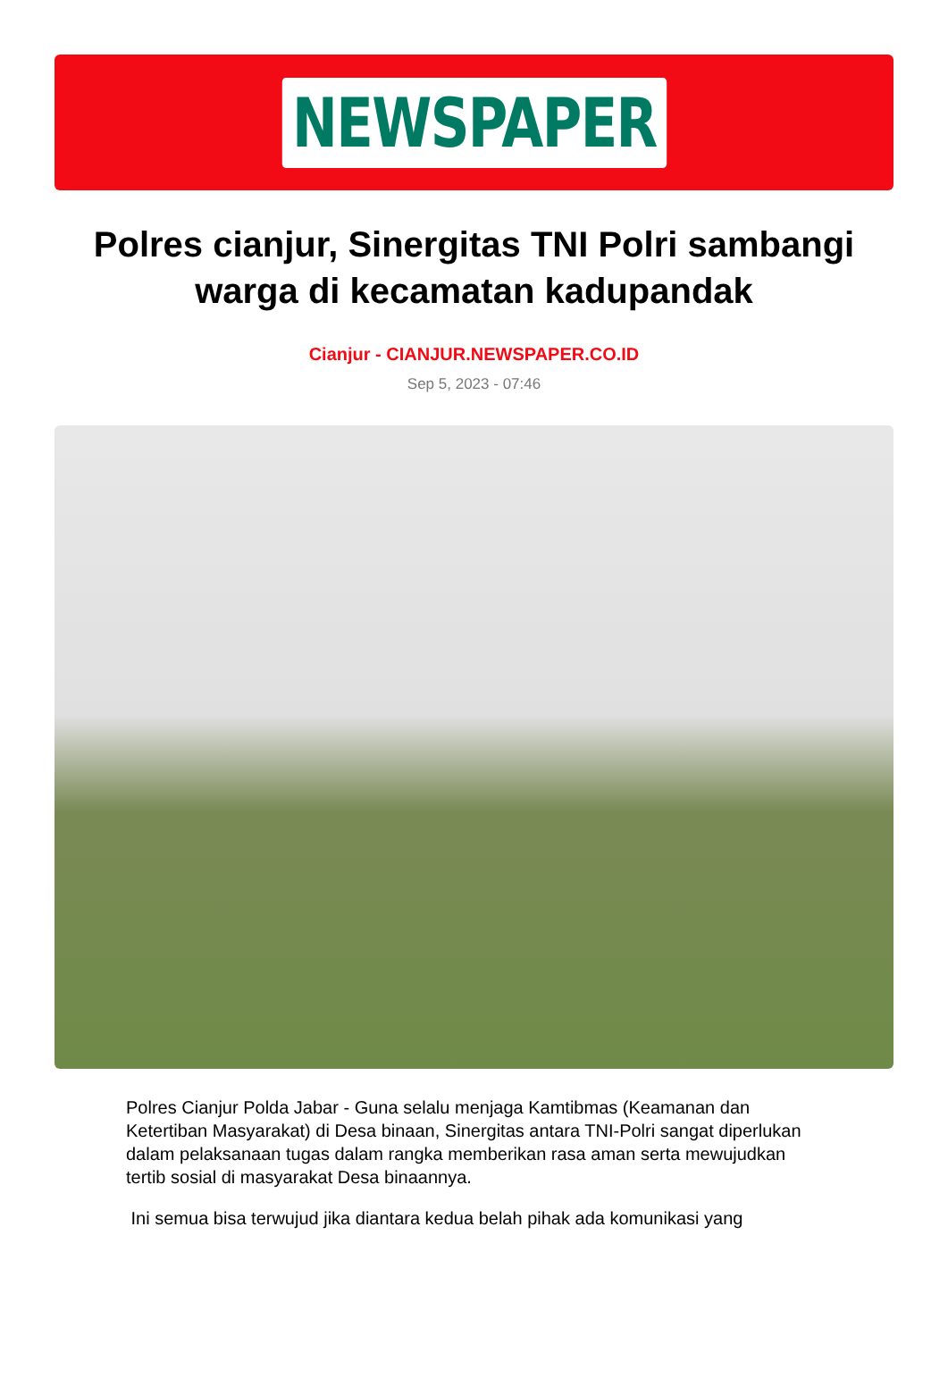NEWSPAPER
Polres cianjur, Sinergitas TNI Polri sambangi warga di kecamatan kadupandak
Cianjur - CIANJUR.NEWSPAPER.CO.ID
Sep 5, 2023 - 07:46
Polres Cianjur Polda Jabar - Guna selalu menjaga Kamtibmas (Keamanan dan Ketertiban Masyarakat) di Desa binaan, Sinergitas antara TNI-Polri sangat diperlukan dalam pelaksanaan tugas dalam rangka memberikan rasa aman serta mewujudkan tertib sosial di masyarakat Desa binaannya.
Ini semua bisa terwujud jika diantara kedua belah pihak ada komunikasi yang